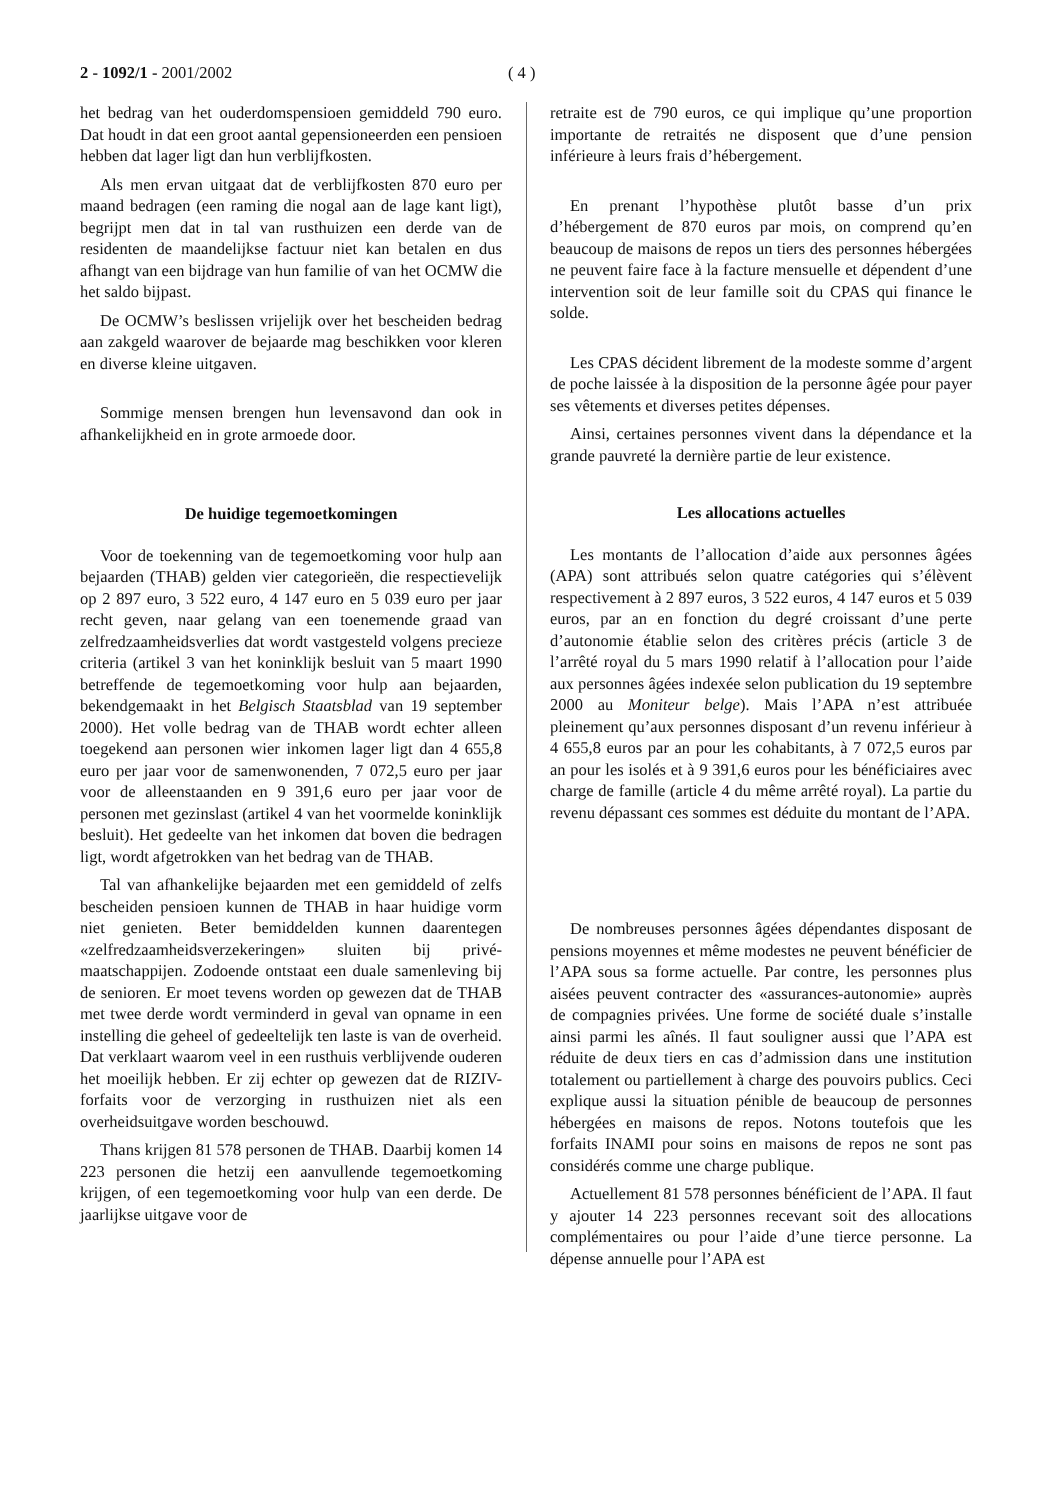2 - 1092/1 - 2001/2002 ( 4 )
het bedrag van het ouderdomspensioen gemiddeld 790 euro. Dat houdt in dat een groot aantal gepensioneerden een pensioen hebben dat lager ligt dan hun verblijfkosten.
Als men ervan uitgaat dat de verblijfkosten 870 euro per maand bedragen (een raming die nogal aan de lage kant ligt), begrijpt men dat in tal van rusthuizen een derde van de residenten de maandelijkse factuur niet kan betalen en dus afhangt van een bijdrage van hun familie of van het OCMW die het saldo bijpast.
De OCMW’s beslissen vrijelijk over het bescheiden bedrag aan zakgeld waarover de bejaarde mag beschikken voor kleren en diverse kleine uitgaven.
Sommige mensen brengen hun levensavond dan ook in afhankelijkheid en in grote armoede door.
De huidige tegemoetkomingen
Voor de toekenning van de tegemoetkoming voor hulp aan bejaarden (THAB) gelden vier categorieën, die respectievelijk op 2 897 euro, 3 522 euro, 4 147 euro en 5 039 euro per jaar recht geven, naar gelang van een toenemende graad van zelfredzaamheidsverlies dat wordt vastgesteld volgens precieze criteria (artikel 3 van het koninklijk besluit van 5 maart 1990 betreffende de tegemoetkoming voor hulp aan bejaarden, bekendgemaakt in het Belgisch Staatsblad van 19 september 2000). Het volle bedrag van de THAB wordt echter alleen toegekend aan personen wier inkomen lager ligt dan 4 655,8 euro per jaar voor de samenwonenden, 7 072,5 euro per jaar voor de alleenstaanden en 9 391,6 euro per jaar voor de personen met gezinslast (artikel 4 van het voormelde koninklijk besluit). Het gedeelte van het inkomen dat boven die bedragen ligt, wordt afgetrokken van het bedrag van de THAB.
Tal van afhankelijke bejaarden met een gemiddeld of zelfs bescheiden pensioen kunnen de THAB in haar huidige vorm niet genieten. Beter bemiddelden kunnen daarentegen «zelfredzaamheidsverzekeringen» sluiten bij privé-maatschappijen. Zodoende ontstaat een duale samenleving bij de senioren. Er moet tevens worden op gewezen dat de THAB met twee derde wordt verminderd in geval van opname in een instelling die geheel of gedeeltelijk ten laste is van de overheid. Dat verklaart waarom veel in een rusthuis verblijvende ouderen het moeilijk hebben. Er zij echter op gewezen dat de RIZIV-forfaits voor de verzorging in rusthuizen niet als een overheidsuitgave worden beschouwd.
Thans krijgen 81 578 personen de THAB. Daarbij komen 14 223 personen die hetzij een aanvullende tegemoetkoming krijgen, of een tegemoetkoming voor hulp van een derde. De jaarlijkse uitgave voor de
retraite est de 790 euros, ce qui implique qu’une proportion importante de retraités ne disposent que d’une pension inférieure à leurs frais d’hébergement.
En prenant l’hypothèse plutôt basse d’un prix d’hébergement de 870 euros par mois, on comprend qu’en beaucoup de maisons de repos un tiers des personnes hébergées ne peuvent faire face à la facture mensuelle et dépendent d’une intervention soit de leur famille soit du CPAS qui finance le solde.
Les CPAS décident librement de la modeste somme d’argent de poche laissée à la disposition de la personne âgée pour payer ses vêtements et diverses petites dépenses.
Ainsi, certaines personnes vivent dans la dépendance et la grande pauvreté la dernière partie de leur existence.
Les allocations actuelles
Les montants de l’allocation d’aide aux personnes âgées (APA) sont attribués selon quatre catégories qui s’élèvent respectivement à 2 897 euros, 3 522 euros, 4 147 euros et 5 039 euros, par an en fonction du degré croissant d’une perte d’autonomie établie selon des critères précis (article 3 de l’arrêté royal du 5 mars 1990 relatif à l’allocation pour l’aide aux personnes âgées indexée selon publication du 19 septembre 2000 au Moniteur belge). Mais l’APA n’est attribuée pleinement qu’aux personnes disposant d’un revenu inférieur à 4 655,8 euros par an pour les cohabitants, à 7 072,5 euros par an pour les isolés et à 9 391,6 euros pour les bénéficiaires avec charge de famille (article 4 du même arrêté royal). La partie du revenu dépassant ces sommes est déduite du montant de l’APA.
De nombreuses personnes âgées dépendantes disposant de pensions moyennes et même modestes ne peuvent bénéficier de l’APA sous sa forme actuelle. Par contre, les personnes plus aisées peuvent contracter des «assurances-autonomie» auprès de compagnies privées. Une forme de société duale s’installe ainsi parmi les aînés. Il faut souligner aussi que l’APA est réduite de deux tiers en cas d’admission dans une institution totalement ou partiellement à charge des pouvoirs publics. Ceci explique aussi la situation pénible de beaucoup de personnes hébergées en maisons de repos. Notons toutefois que les forfaits INAMI pour soins en maisons de repos ne sont pas considérés comme une charge publique.
Actuellement 81 578 personnes bénéficient de l’APA. Il faut y ajouter 14 223 personnes recevant soit des allocations complémentaires ou pour l’aide d’une tierce personne. La dépense annuelle pour l’APA est